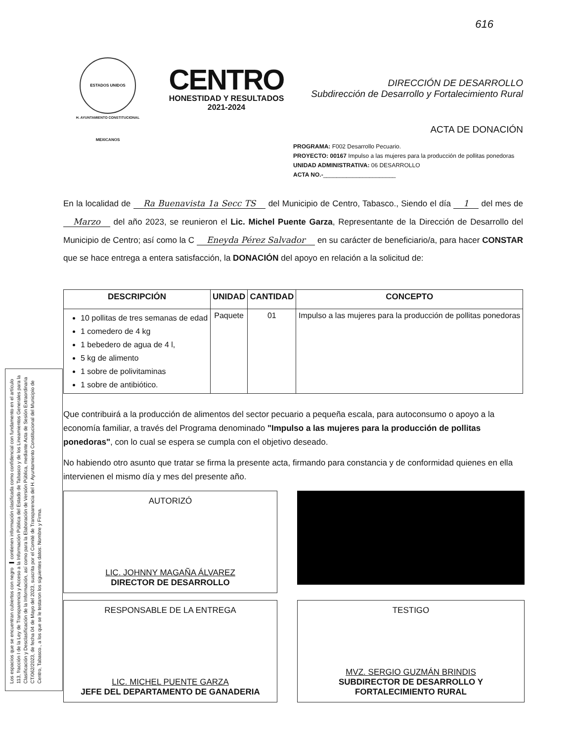Los espacios que se encuentran cubiertos con negro ▬ contienen información clasificada como confidencial con fundamento en el artículo 113, fracción I de la Ley de Transparencia y Acceso a la Información Pública del Estado de Tabasco y de los Lineamientos Generales para la Clasificación y Desclasificación de la Información, así como para la Elaboración de Versión Pública, mediante Acta de Sesión Extraordinaria CT/062/2023, de fecha 04 de Mayo del 2023, suscrita por el Comité de Transparencia del H. Ayuntamiento Constitucional del Municipio de Centro, Tabasco., a los que se le testaron los siguientes datos: Nombre y Firma.
616
ESTADOS UNIDOS MEXICANOS
H. AYUNTAMIENTO CONSTITUCIONAL
CENTRO
HONESTIDAD Y RESULTADOS
2021-2024
DIRECCIÓN DE DESARROLLO
Subdirección de Desarrollo y Fortalecimiento Rural
ACTA DE DONACIÓN
PROGRAMA: F002 Desarrollo Pecuario.
PROYECTO: 00167 Impulso a las mujeres para la producción de pollitas ponedoras
UNIDAD ADMINISTRATIVA: 06 DESARROLLO
ACTA NO.-______________________
En la localidad de Ra Buenavista 1a Secc TS del Municipio de Centro, Tabasco., Siendo el día 1 del mes de Marzo del año 2023, se reunieron el Lic. Michel Puente Garza, Representante de la Dirección de Desarrollo del Municipio de Centro; así como la C Eneyda Pérez Salvador en su carácter de beneficiario/a, para hacer CONSTAR que se hace entrega a entera satisfacción, la DONACIÓN del apoyo en relación a la solicitud de:
| DESCRIPCIÓN | UNIDAD | CANTIDAD | CONCEPTO |
| --- | --- | --- | --- |
| 10 pollitas de tres semanas de edad 1 comedero de 4 kg 1 bebedero de agua de 4 l, 5 kg de alimento 1 sobre de polivitaminas 1 sobre de antibiótico. | Paquete | 01 | Impulso a las mujeres para la producción de pollitas ponedoras |
Que contribuirá a la producción de alimentos del sector pecuario a pequeña escala, para autoconsumo o apoyo a la economía familiar, a través del Programa denominado "Impulso a las mujeres para la producción de pollitas ponedoras", con lo cual se espera se cumpla con el objetivo deseado.
No habiendo otro asunto que tratar se firma la presente acta, firmando para constancia y de conformidad quienes en ella intervienen el mismo día y mes del presente año.
AUTORIZÓ
LIC. JOHNNY MAGAÑA ÁLVAREZ
DIRECTOR DE DESARROLLO
RESPONSABLE DE LA ENTREGA
LIC. MICHEL PUENTE GARZA
JEFE DEL DEPARTAMENTO DE GANADERIA
TESTIGO
MVZ. SERGIO GUZMÁN BRINDIS
SUBDIRECTOR DE DESARROLLO Y FORTALECIMIENTO RURAL